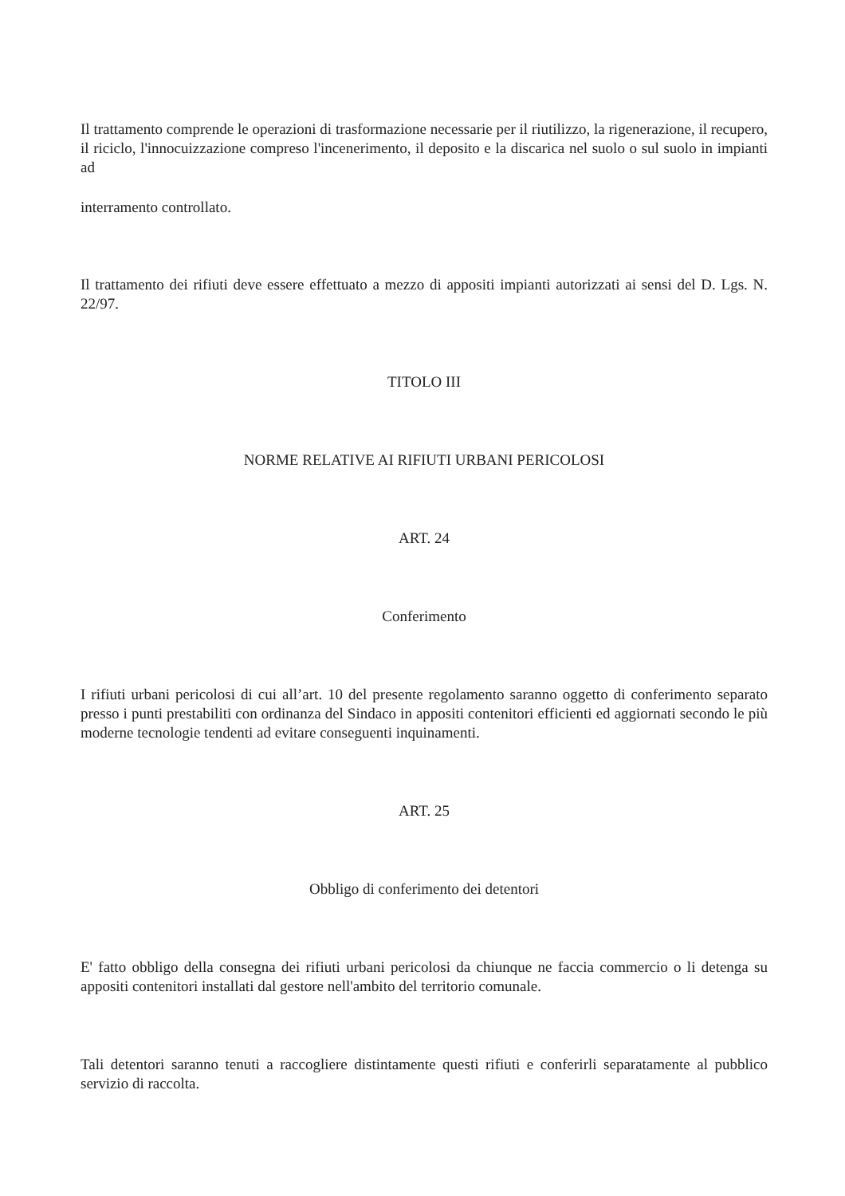Il trattamento comprende le operazioni di trasformazione necessarie per il riutilizzo, la rigenerazione, il recupero, il riciclo, l'innocuizzazione compreso l'incenerimento, il deposito e la discarica nel suolo o sul suolo in impianti ad
interramento controllato.
Il trattamento dei rifiuti deve essere effettuato a mezzo di appositi impianti autorizzati ai sensi del D. Lgs. N. 22/97.
TITOLO III
NORME RELATIVE AI RIFIUTI URBANI PERICOLOSI
ART. 24
Conferimento
I rifiuti urbani pericolosi di cui all’art. 10 del presente regolamento saranno oggetto di conferimento separato presso i punti prestabiliti con ordinanza del Sindaco in appositi contenitori efficienti ed aggiornati secondo le più moderne tecnologie tendenti ad evitare conseguenti inquinamenti.
ART. 25
Obbligo di conferimento dei detentori
E' fatto obbligo della consegna dei rifiuti urbani pericolosi da chiunque ne faccia commercio o li detenga su appositi contenitori installati dal gestore nell'ambito del territorio comunale.
Tali detentori saranno tenuti a raccogliere distintamente questi rifiuti e conferirli separatamente al pubblico servizio di raccolta.